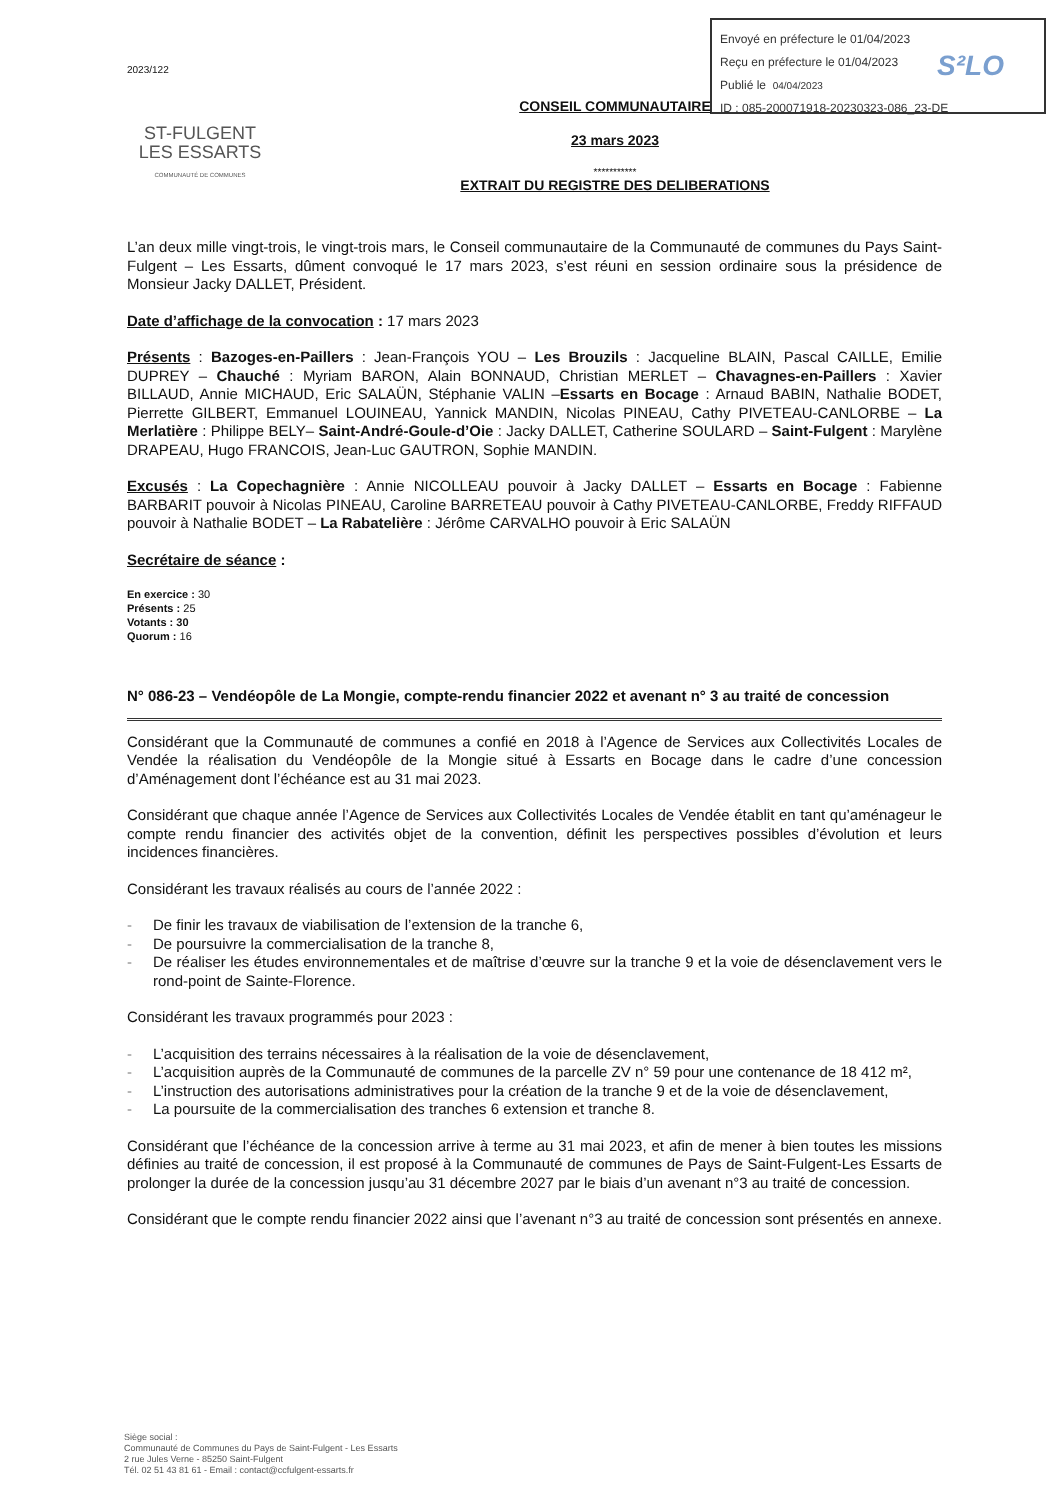Envoyé en préfecture le 01/04/2023
Reçu en préfecture le 01/04/2023
Publié le 04/04/2023
ID : 085-200071918-20230323-086_23-DE
S²LO
2023/122
ST-FULGENT
LES ESSARTS
COMMUNAUTÉ DE COMMUNES
CONSEIL COMMUNAUTAIRE
23 mars 2023
***********
EXTRAIT DU REGISTRE DES DELIBERATIONS
L’an deux mille vingt-trois, le vingt-trois mars, le Conseil communautaire de la Communauté de communes du Pays Saint-Fulgent – Les Essarts, dûment convoqué le 17 mars 2023, s’est réuni en session ordinaire sous la présidence de Monsieur Jacky DALLET, Président.
Date d’affichage de la convocation : 17 mars 2023
Présents : Bazoges-en-Paillers : Jean-François YOU – Les Brouzils : Jacqueline BLAIN, Pascal CAILLE, Emilie DUPREY – Chauché : Myriam BARON, Alain BONNAUD, Christian MERLET – Chavagnes-en-Paillers : Xavier BILLAUD, Annie MICHAUD, Eric SALAÜN, Stéphanie VALIN –Essarts en Bocage : Arnaud BABIN, Nathalie BODET, Pierrette GILBERT, Emmanuel LOUINEAU, Yannick MANDIN, Nicolas PINEAU, Cathy PIVETEAU-CANLORBE – La Merlatière : Philippe BELY– Saint-André-Goule-d’Oie : Jacky DALLET, Catherine SOULARD – Saint-Fulgent : Marylène DRAPEAU, Hugo FRANCOIS, Jean-Luc GAUTRON, Sophie MANDIN.
Excusés : La Copechagnière : Annie NICOLLEAU pouvoir à Jacky DALLET – Essarts en Bocage : Fabienne BARBARIT pouvoir à Nicolas PINEAU, Caroline BARRETEAU pouvoir à Cathy PIVETEAU-CANLORBE, Freddy RIFFAUD pouvoir à Nathalie BODET – La Rabatelière : Jérôme CARVALHO pouvoir à Eric SALAÜN
Secrétaire de séance :
En exercice : 30
Présents : 25
Votants : 30
Quorum : 16
N° 086-23 – Vendéopôle de La Mongie, compte-rendu financier 2022 et avenant n° 3 au traité de concession
Considérant que la Communauté de communes a confié en 2018 à l’Agence de Services aux Collectivités Locales de Vendée la réalisation du Vendéopôle de la Mongie situé à Essarts en Bocage dans le cadre d’une concession d’Aménagement dont l’échéance est au 31 mai 2023.
Considérant que chaque année l’Agence de Services aux Collectivités Locales de Vendée établit en tant qu’aménageur le compte rendu financier des activités objet de la convention, définit les perspectives possibles d’évolution et leurs incidences financières.
Considérant les travaux réalisés au cours de l’année 2022 :
- De finir les travaux de viabilisation de l’extension de la tranche 6,
- De poursuivre la commercialisation de la tranche 8,
- De réaliser les études environnementales et de maîtrise d’œuvre sur la tranche 9 et la voie de désenclavement vers le rond-point de Sainte-Florence.
Considérant les travaux programmés pour 2023 :
- L’acquisition des terrains nécessaires à la réalisation de la voie de désenclavement,
- L’acquisition auprès de la Communauté de communes de la parcelle ZV n° 59 pour une contenance de 18 412 m²,
- L’instruction des autorisations administratives pour la création de la tranche 9 et de la voie de désenclavement,
- La poursuite de la commercialisation des tranches 6 extension et tranche 8.
Considérant que l’échéance de la concession arrive à terme au 31 mai 2023, et afin de mener à bien toutes les missions définies au traité de concession, il est proposé à la Communauté de communes de Pays de Saint-Fulgent-Les Essarts de prolonger la durée de la concession jusqu’au 31 décembre 2027 par le biais d’un avenant n°3 au traité de concession.
Considérant que le compte rendu financier 2022 ainsi que l’avenant n°3 au traité de concession sont présentés en annexe.
Siège social :
Communauté de Communes du Pays de Saint-Fulgent - Les Essarts
2 rue Jules Verne - 85250 Saint-Fulgent
Tél. 02 51 43 81 61 - Email : contact@ccfulgent-essarts.fr